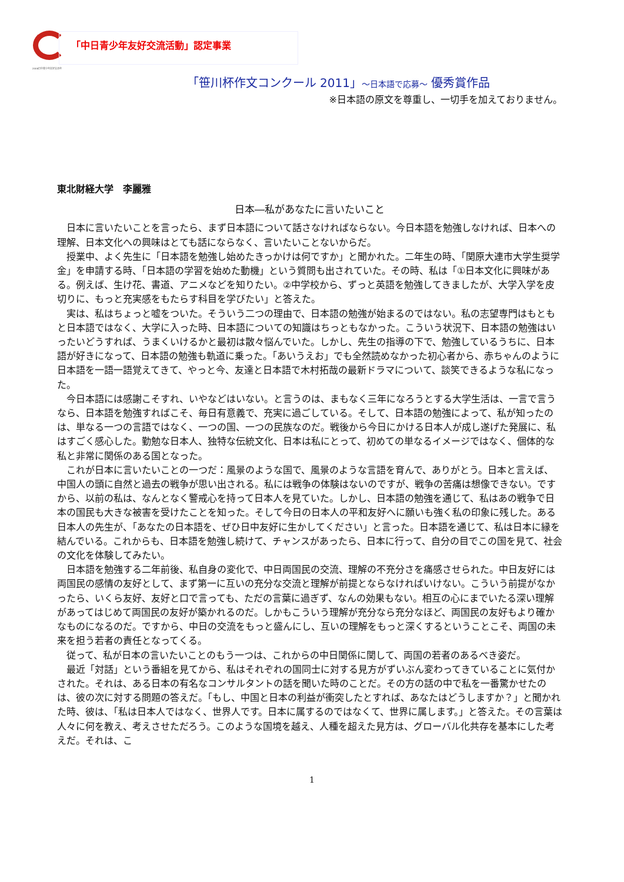2008日中青少年友好交流年
「中日青少年友好交流活動」認定事業
「笹川杯作文コンクール 2011」～日本語で応募～ 優秀賞作品
※日本語の原文を尊重し、一切手を加えておりません。
東北財経大学　李麗雅
日本―私があなたに言いたいこと
日本に言いたいことを言ったら、まず日本語について話さなければならない。今日本語を勉強しなければ、日本への理解、日本文化への興味はとても話にならなく、言いたいことないからだ。
授業中、よく先生に「日本語を勉強し始めたきっかけは何ですか」と聞かれた。二年生の時、「関原大連市大学生奨学金」を申請する時、「日本語の学習を始めた動機」という質問も出されていた。その時、私は「①日本文化に興味がある。例えば、生け花、書道、アニメなどを知りたい。②中学校から、ずっと英語を勉強してきましたが、大学入学を皮切りに、もっと充実感をもたらす科目を学びたい」と答えた。
実は、私はちょっと嘘をついた。そういう二つの理由で、日本語の勉強が始まるのではない。私の志望専門はもともと日本語ではなく、大学に入った時、日本語についての知識はちっともなかった。こういう状況下、日本語の勉強はいったいどうすれば、うまくいけるかと最初は散々悩んでいた。しかし、先生の指導の下で、勉強しているうちに、日本語が好きになって、日本語の勉強も軌道に乗った。「あいうえお」でも全然読めなかった初心者から、赤ちゃんのように日本語を一語一語覚えてきて、やっと今、友達と日本語で木村拓哉の最新ドラマについて、談笑できるような私になった。
今日本語には感謝こそすれ、いやなどはいない。と言うのは、まもなく三年になろうとする大学生活は、一言で言うなら、日本語を勉強すればこそ、毎日有意義で、充実に過ごしている。そして、日本語の勉強によって、私が知ったのは、単なる一つの言語ではなく、一つの国、一つの民族なのだ。戦後から今日にかける日本人が成し遂げた発展に、私はすごく感心した。勤勉な日本人、独特な伝統文化、日本は私にとって、初めての単なるイメージではなく、個体的な私と非常に関係のある国となった。
これが日本に言いたいことの一つだ：風景のような国で、風景のような言語を育んで、ありがとう。日本と言えば、中国人の頭に自然と過去の戦争が思い出される。私には戦争の体験はないのですが、戦争の苦痛は想像できない。ですから、以前の私は、なんとなく警戒心を持って日本人を見ていた。しかし、日本語の勉強を通じて、私はあの戦争で日本の国民も大きな被害を受けたことを知った。そして今日の日本人の平和友好へに願いも強く私の印象に残した。ある日本人の先生が、「あなたの日本語を、ぜひ日中友好に生かしてください」と言った。日本語を通じて、私は日本に縁を結んでいる。これからも、日本語を勉強し続けて、チャンスがあったら、日本に行って、自分の目でこの国を見て、社会の文化を体験してみたい。
日本語を勉強する二年前後、私自身の変化で、中日両国民の交流、理解の不充分さを痛感させられた。中日友好には両国民の感情の友好として、まず第一に互いの充分な交流と理解が前提とならなければいけない。こういう前提がなかったら、いくら友好、友好と口で言っても、ただの言葉に過ぎず、なんの効果もない。相互の心にまでいたる深い理解があってはじめて両国民の友好が築かれるのだ。しかもこういう理解が充分なら充分なほど、両国民の友好もより確かなものになるのだ。ですから、中日の交流をもっと盛んにし、互いの理解をもっと深くするということこそ、両国の未来を担う若者の責任となってくる。
従って、私が日本の言いたいことのもう一つは、これからの中日関係に関して、両国の若者のあるべき姿だ。
最近「対話」という番組を見てから、私はそれぞれの国同士に対する見方がずいぶん変わってきていることに気付かされた。それは、ある日本の有名なコンサルタントの話を聞いた時のことだ。その方の話の中で私を一番驚かせたのは、彼の次に対する問題の答えだ。「もし、中国と日本の利益が衝突したとすれば、あなたはどうしますか？」と聞かれた時、彼は、「私は日本人ではなく、世界人です。日本に属するのではなくて、世界に属します。」と答えた。その言葉は人々に何を教え、考えさせただろう。このような国境を越え、人種を超えた見方は、グローバル化共存を基本にした考えだ。それは、こ
1